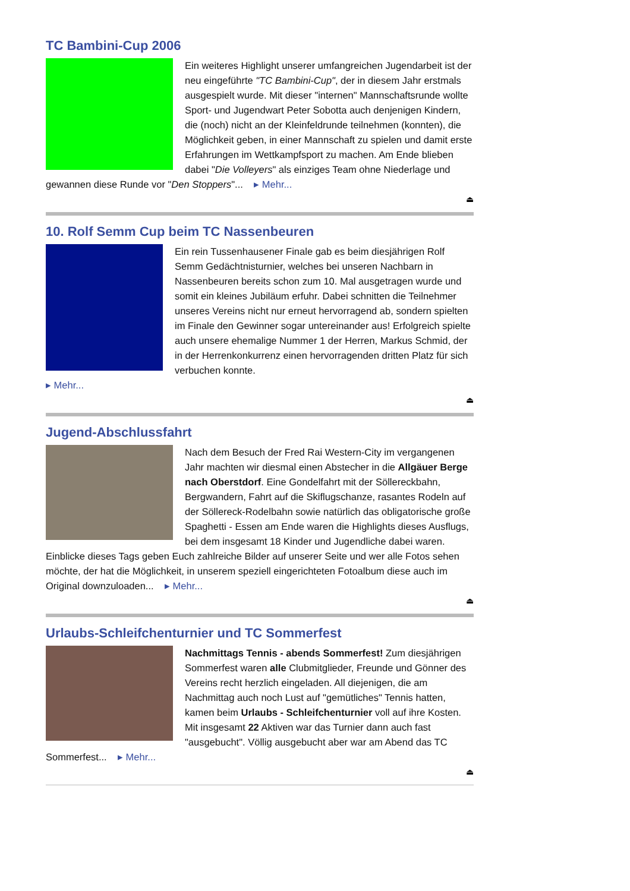TC Bambini-Cup 2006
Ein weiteres Highlight unserer umfangreichen Jugendarbeit ist der neu eingeführte "TC Bambini-Cup", der in diesem Jahr erstmals ausgespielt wurde. Mit dieser "internen" Mannschaftsrunde wollte Sport- und Jugendwart Peter Sobotta auch denjenigen Kindern, die (noch) nicht an der Kleinfeldrunde teilnehmen (konnten), die Möglichkeit geben, in einer Mannschaft zu spielen und damit erste Erfahrungen im Wettkampfsport zu machen. Am Ende blieben dabei "Die Volleyers" als einziges Team ohne Niederlage und gewannen diese Runde vor "Den Stoppers"... ▸ Mehr...
⏏
10. Rolf Semm Cup beim TC Nassenbeuren
Ein rein Tussenhausener Finale gab es beim diesjährigen Rolf Semm Gedächtnisturnier, welches bei unseren Nachbarn in Nassenbeuren bereits schon zum 10. Mal ausgetragen wurde und somit ein kleines Jubiläum erfuhr. Dabei schnitten die Teilnehmer unseres Vereins nicht nur erneut hervorragend ab, sondern spielten im Finale den Gewinner sogar untereinander aus! Erfolgreich spielte auch unsere ehemalige Nummer 1 der Herren, Markus Schmid, der in der Herrenkonkurrenz einen hervorragenden dritten Platz für sich verbuchen konnte.
▸ Mehr...
⏏
Jugend-Abschlussfahrt
Nach dem Besuch der Fred Rai Western-City im vergangenen Jahr machten wir diesmal einen Abstecher in die Allgäuer Berge nach Oberstdorf. Eine Gondelfahrt mit der Söllereckbahn, Bergwandern, Fahrt auf die Skiflugschanze, rasantes Rodeln auf der Söllereck-Rodelbahn sowie natürlich das obligatorische große Spaghetti - Essen am Ende waren die Highlights dieses Ausflugs, bei dem insgesamt 18 Kinder und Jugendliche dabei waren. Einblicke dieses Tags geben Euch zahlreiche Bilder auf unserer Seite und wer alle Fotos sehen möchte, der hat die Möglichkeit, in unserem speziell eingerichteten Fotoalbum diese auch im Original downzuloaden... ▸ Mehr...
⏏
Urlaubs-Schleifchenturnier und TC Sommerfest
Nachmittags Tennis - abends Sommerfest! Zum diesjährigen Sommerfest waren alle Clubmitglieder, Freunde und Gönner des Vereins recht herzlich eingeladen. All diejenigen, die am Nachmittag auch noch Lust auf "gemütliches" Tennis hatten, kamen beim Urlaubs - Schleifchenturnier voll auf ihre Kosten. Mit insgesamt 22 Aktiven war das Turnier dann auch fast "ausgebucht". Völlig ausgebucht aber war am Abend das TC Sommerfest... ▸ Mehr...
⏏